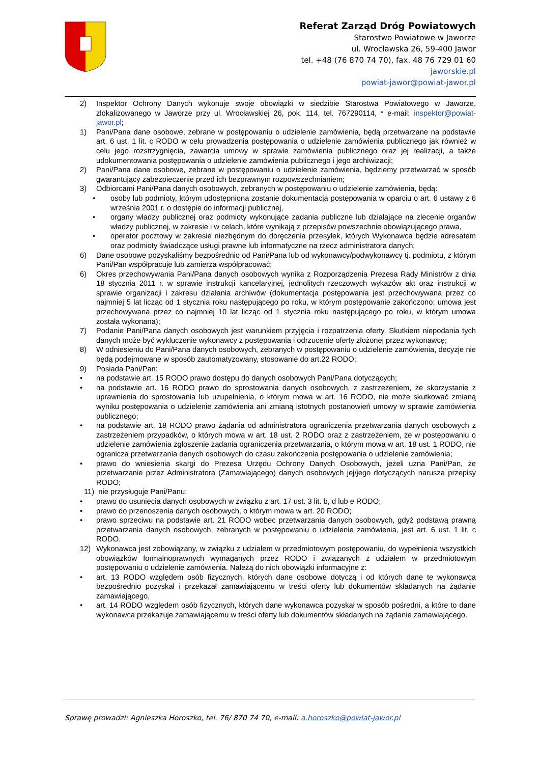Referat Zarząd Dróg Powiatowych
Starostwo Powiatowe w Jaworze
ul. Wrocławska 26, 59-400 Jawor
tel. +48 (76 870 74 70), fax. 48 76 729 01 60
jaworskie.pl
powiat-jawor@powiat-jawor.pl
2) Inspektor Ochrony Danych wykonuje swoje obowiązki w siedzibie Starostwa Powiatowego w Jaworze, zlokalizowanego w Jaworze przy ul. Wrocławskiej 26, pok. 114, tel. 767290114, * e-mail: inspektor@powiat-jawor.pl;
1) Pani/Pana dane osobowe, zebrane w postępowaniu o udzielenie zamówienia, będą przetwarzane na podstawie art. 6 ust. 1 lit. c RODO w celu prowadzenia postępowania o udzielenie zamówienia publicznego jak również w celu jego rozstrzygnięcia, zawarcia umowy w sprawie zamówienia publicznego oraz jej realizacji, a także udokumentowania postępowania o udzielenie zamówienia publicznego i jego archiwizacji;
2) Pani/Pana dane osobowe, zebrane w postępowaniu o udzielenie zamówienia, będziemy przetwarzać w sposób gwarantujący zabezpieczenie przed ich bezprawnym rozpowszechnianiem;
3) Odbiorcami Pani/Pana danych osobowych, zebranych w postępowaniu o udzielenie zamówienia, będą:
• osoby lub podmioty, którym udostępniona zostanie dokumentacja postępowania w oparciu o art. 6 ustawy z 6 września 2001 r. o dostępie do informacji publicznej,
• organy władzy publicznej oraz podmioty wykonujące zadania publiczne lub działające na zlecenie organów władzy publicznej, w zakresie i w celach, które wynikają z przepisów powszechnie obowiązującego prawa,
• operator pocztowy w zakresie niezbędnym do doręczenia przesyłek, których Wykonawca będzie adresatem oraz podmioty świadczące usługi prawne lub informatyczne na rzecz administratora danych;
6) Dane osobowe pozyskaliśmy bezpośrednio od Pani/Pana lub od wykonawcy/podwykonawcy tj. podmiotu, z którym Pani/Pan współpracuje lub zamierza współpracować;
6) Okres przechowywania Pani/Pana danych osobowych wynika z Rozporządzenia Prezesa Rady Ministrów z dnia 18 stycznia 2011 r. w sprawie instrukcji kancelaryjnej, jednolitych rzeczowych wykazów akt oraz instrukcji w sprawie organizacji i zakresu działania archiwów (dokumentacja postępowania jest przechowywana przez co najmniej 5 lat licząc od 1 stycznia roku następującego po roku, w którym postępowanie zakończono; umowa jest przechowywana przez co najmniej 10 lat licząc od 1 stycznia roku następującego po roku, w którym umowa została wykonana);
7) Podanie Pani/Pana danych osobowych jest warunkiem przyjęcia i rozpatrzenia oferty. Skutkiem niepodania tych danych może być wykluczenie wykonawcy z postępowania i odrzucenie oferty złożonej przez wykonawcę;
8) W odniesieniu do Pani/Pana danych osobowych, zebranych w postępowaniu o udzielenie zamówienia, decyzje nie będą podejmowane w sposób zautomatyzowany, stosowanie do art.22 RODO;
9) Posiada Pani/Pan:
• na podstawie art. 15 RODO prawo dostępu do danych osobowych Pani/Pana dotyczących;
• na podstawie art. 16 RODO prawo do sprostowania danych osobowych, z zastrzeżeniem, że skorzystanie z uprawnienia do sprostowania lub uzupełnienia, o którym mowa w art. 16 RODO, nie może skutkować zmianą wyniku postępowania o udzielenie zamówienia ani zmianą istotnych postanowień umowy w sprawie zamówienia publicznego;
• na podstawie art. 18 RODO prawo żądania od administratora ograniczenia przetwarzania danych osobowych z zastrzeżeniem przypadków, o których mowa w art. 18 ust. 2 RODO oraz z zastrzeżeniem, że w postępowaniu o udzielenie zamówienia zgłoszenie żądania ograniczenia przetwarzania, o którym mowa w art. 18 ust. 1 RODO, nie ogranicza przetwarzania danych osobowych do czasu zakończenia postępowania o udzielenie zamówienia;
• prawo do wniesienia skargi do Prezesa Urzędu Ochrony Danych Osobowych, jeżeli uzna Pani/Pan, że przetwarzanie przez Administratora (Zamawiającego) danych osobowych jej/jego dotyczących narusza przepisy RODO;
11) nie przysługuje Pani/Panu:
• prawo do usunięcia danych osobowych w związku z art. 17 ust. 3 lit. b, d lub e RODO;
• prawo do przenoszenia danych osobowych, o którym mowa w art. 20 RODO;
• prawo sprzeciwu na podstawie art. 21 RODO wobec przetwarzania danych osobowych, gdyż podstawą prawną przetwarzania danych osobowych, zebranych w postępowaniu o udzielenie zamówienia, jest art. 6 ust. 1 lit. c RODO.
12) Wykonawca jest zobowiązany, w związku z udziałem w przedmiotowym postępowaniu, do wypełnienia wszystkich obowiązków formalnoprawnych wymaganych przez RODO i związanych z udziałem w przedmiotowym postępowaniu o udzielenie zamówienia. Należą do nich obowiązki informacyjne z:
• art. 13 RODO względem osób fizycznych, których dane osobowe dotyczą i od których dane te wykonawca bezpośrednio pozyskał i przekazał zamawiającemu w treści oferty lub dokumentów składanych na żądanie zamawiającego,
• art. 14 RODO względem osób fizycznych, których dane wykonawca pozyskał w sposób pośredni, a które to dane wykonawca przekazuje zamawiającemu w treści oferty lub dokumentów składanych na żądanie zamawiającego.
Sprawę prowadzi: Agnieszka Horoszko, tel. 76/ 870 74 70, e-mail: a.horoszko@powiat-jawor.pl